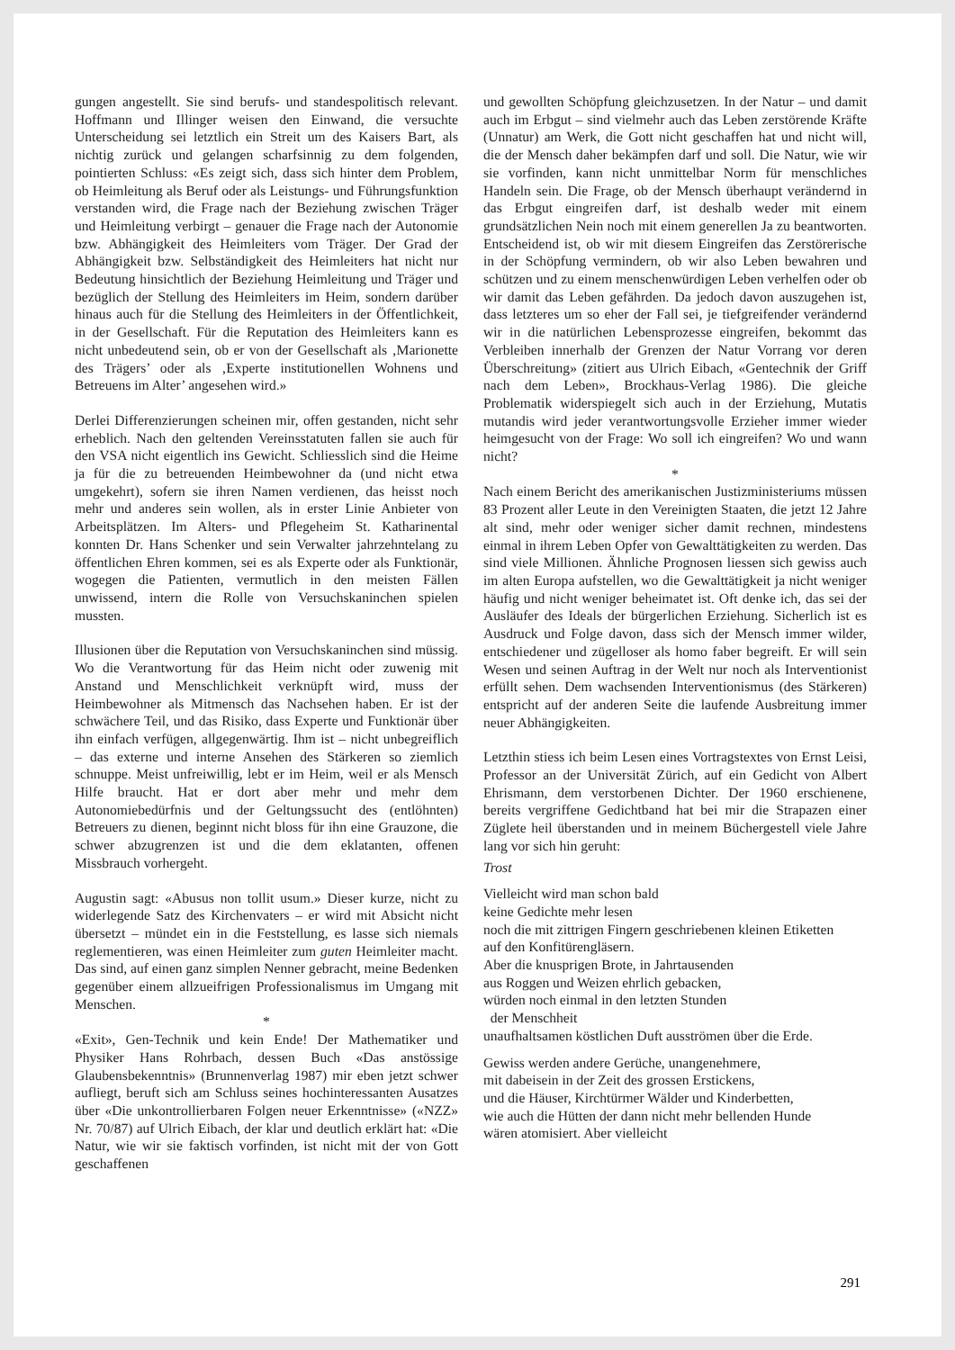gungen angestellt. Sie sind berufs- und standespolitisch relevant. Hoffmann und Illinger weisen den Einwand, die versuchte Unterscheidung sei letztlich ein Streit um des Kaisers Bart, als nichtig zurück und gelangen scharfsinnig zu dem folgenden, pointierten Schluss: «Es zeigt sich, dass sich hinter dem Problem, ob Heimleitung als Beruf oder als Leistungs- und Führungsfunktion verstanden wird, die Frage nach der Beziehung zwischen Träger und Heimleitung verbirgt – genauer die Frage nach der Autonomie bzw. Abhängigkeit des Heimleiters vom Träger. Der Grad der Abhängigkeit bzw. Selbständigkeit des Heimleiters hat nicht nur Bedeutung hinsichtlich der Beziehung Heimleitung und Träger und bezüglich der Stellung des Heimleiters im Heim, sondern darüber hinaus auch für die Stellung des Heimleiters in der Öffentlichkeit, in der Gesellschaft. Für die Reputation des Heimleiters kann es nicht unbedeutend sein, ob er von der Gesellschaft als ‚Marionette des Trägers’ oder als ‚Experte institutionellen Wohnens und Betreuens im Alter’ angesehen wird.»
Derlei Differenzierungen scheinen mir, offen gestanden, nicht sehr erheblich. Nach den geltenden Vereinsstatuten fallen sie auch für den VSA nicht eigentlich ins Gewicht. Schliesslich sind die Heime ja für die zu betreuenden Heimbewohner da (und nicht etwa umgekehrt), sofern sie ihren Namen verdienen, das heisst noch mehr und anderes sein wollen, als in erster Linie Anbieter von Arbeitsplätzen. Im Alters- und Pflegeheim St. Katharinental konnten Dr. Hans Schenker und sein Verwalter jahrzehntelang zu öffentlichen Ehren kommen, sei es als Experte oder als Funktionär, wogegen die Patienten, vermutlich in den meisten Fällen unwissend, intern die Rolle von Versuchskaninchen spielen mussten.
Illusionen über die Reputation von Versuchskaninchen sind müssig. Wo die Verantwortung für das Heim nicht oder zuwenig mit Anstand und Menschlichkeit verknüpft wird, muss der Heimbewohner als Mitmensch das Nachsehen haben. Er ist der schwächere Teil, und das Risiko, dass Experte und Funktionär über ihn einfach verfügen, allgegenwärtig. Ihm ist – nicht unbegreiflich – das externe und interne Ansehen des Stärkeren so ziemlich schnuppe. Meist unfreiwillig, lebt er im Heim, weil er als Mensch Hilfe braucht. Hat er dort aber mehr und mehr dem Autonomiebedürfnis und der Geltungssucht des (entlöhnten) Betreuers zu dienen, beginnt nicht bloss für ihn eine Grauzone, die schwer abzugrenzen ist und die dem eklatanten, offenen Missbrauch vorhergeht.
Augustin sagt: «Abusus non tollit usum.» Dieser kurze, nicht zu widerlegende Satz des Kirchenvaters – er wird mit Absicht nicht übersetzt – mündet ein in die Feststellung, es lasse sich niemals reglementieren, was einen Heimleiter zum guten Heimleiter macht. Das sind, auf einen ganz simplen Nenner gebracht, meine Bedenken gegenüber einem allzueifrigen Professionalismus im Umgang mit Menschen.
*
«Exit», Gen-Technik und kein Ende! Der Mathematiker und Physiker Hans Rohrbach, dessen Buch «Das anstössige Glaubensbekenntnis» (Brunnenverlag 1987) mir eben jetzt schwer aufliegt, beruft sich am Schluss seines hochinteressanten Ausatzes über «Die unkontrollierbaren Folgen neuer Erkenntnisse» («NZZ» Nr. 70/87) auf Ulrich Eibach, der klar und deutlich erklärt hat: «Die Natur, wie wir sie faktisch vorfinden, ist nicht mit der von Gott geschaffenen
und gewollten Schöpfung gleichzusetzen. In der Natur – und damit auch im Erbgut – sind vielmehr auch das Leben zerstörende Kräfte (Unnatur) am Werk, die Gott nicht geschaffen hat und nicht will, die der Mensch daher bekämpfen darf und soll. Die Natur, wie wir sie vorfinden, kann nicht unmittelbar Norm für menschliches Handeln sein. Die Frage, ob der Mensch überhaupt verändernd in das Erbgut eingreifen darf, ist deshalb weder mit einem grundsätzlichen Nein noch mit einem generellen Ja zu beantworten. Entscheidend ist, ob wir mit diesem Eingreifen das Zerstörerische in der Schöpfung vermindern, ob wir also Leben bewahren und schützen und zu einem menschenwürdigen Leben verhelfen oder ob wir damit das Leben gefährden. Da jedoch davon auszugehen ist, dass letzteres um so eher der Fall sei, je tiefgreifender verändernd wir in die natürlichen Lebensprozesse eingreifen, bekommt das Verbleiben innerhalb der Grenzen der Natur Vorrang vor deren Überschreitung» (zitiert aus Ulrich Eibach, «Gentechnik der Griff nach dem Leben», Brockhaus-Verlag 1986). Die gleiche Problematik widerspiegelt sich auch in der Erziehung, Mutatis mutandis wird jeder verantwortungsvolle Erzieher immer wieder heimgesucht von der Frage: Wo soll ich eingreifen? Wo und wann nicht?
*
Nach einem Bericht des amerikanischen Justizministeriums müssen 83 Prozent aller Leute in den Vereinigten Staaten, die jetzt 12 Jahre alt sind, mehr oder weniger sicher damit rechnen, mindestens einmal in ihrem Leben Opfer von Gewalttätigkeiten zu werden. Das sind viele Millionen. Ähnliche Prognosen liessen sich gewiss auch im alten Europa aufstellen, wo die Gewalttätigkeit ja nicht weniger häufig und nicht weniger beheimatet ist. Oft denke ich, das sei der Ausläufer des Ideals der bürgerlichen Erziehung. Sicherlich ist es Ausdruck und Folge davon, dass sich der Mensch immer wilder, entschiedener und zügelloser als homo faber begreift. Er will sein Wesen und seinen Auftrag in der Welt nur noch als Interventionist erfüllt sehen. Dem wachsenden Interventionismus (des Stärkeren) entspricht auf der anderen Seite die laufende Ausbreitung immer neuer Abhängigkeiten.
Letzthin stiess ich beim Lesen eines Vortragstextes von Ernst Leisi, Professor an der Universität Zürich, auf ein Gedicht von Albert Ehrismann, dem verstorbenen Dichter. Der 1960 erschienene, bereits vergriffene Gedichtband hat bei mir die Strapazen einer Züglete heil überstanden und in meinem Büchergestell viele Jahre lang vor sich hin geruht:
Trost
Vielleicht wird man schon bald
keine Gedichte mehr lesen
noch die mit zittrigen Fingern geschriebenen kleinen Etiketten
auf den Konfitürengläsern.
Aber die knusprigen Brote, in Jahrtausenden
aus Roggen und Weizen ehrlich gebacken,
würden noch einmal in den letzten Stunden
der Menschheit
unaufhaltsamen köstlichen Duft ausströmen über die Erde.
Gewiss werden andere Gerüche, unangenehmere,
mit dabeisein in der Zeit des grossen Erstickens,
und die Häuser, Kirchtürmer Wälder und Kinderbetten,
wie auch die Hütten der dann nicht mehr bellenden Hunde
wären atomisiert. Aber vielleicht
291